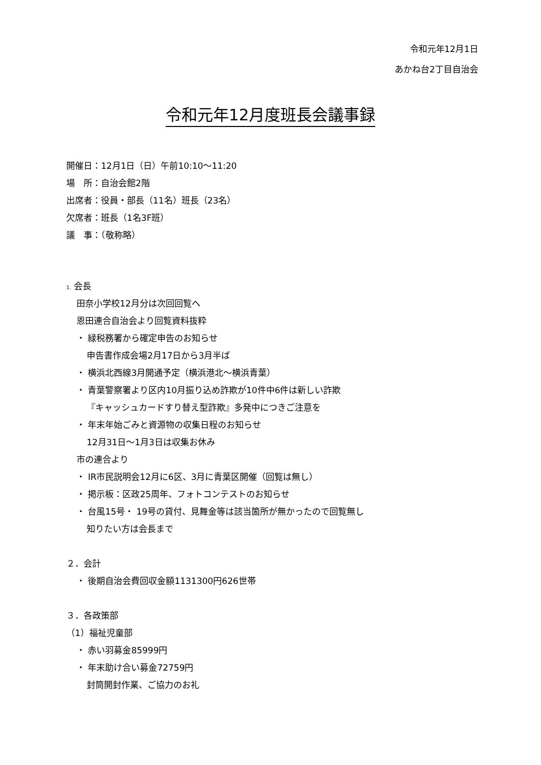令和元年12月1日
あかね台2丁目自治会
令和元年12月度班長会議事録
開催日：12月1日（日）午前10:10〜11:20
場　所：自治会館2階
出席者：役員・部長（11名）班長（23名）
欠席者：班長（1名3F班）
議　事：（敬称略）
1. 会長
田奈小学校12月分は次回回覧へ
恩田連合自治会より回覧資料抜粋
・ 緑税務署から確定申告のお知らせ
申告書作成会場2月17日から3月半ば
・ 横浜北西線3月開通予定（横浜港北〜横浜青葉）
・ 青葉警察署より区内10月振り込め詐欺が10件中6件は新しい詐欺
『キャッシュカードすり替え型詐欺』多発中につきご注意を
・ 年末年始ごみと資源物の収集日程のお知らせ
12月31日〜1月3日は収集お休み
市の連合より
・ IR市民説明会12月に6区、3月に青葉区開催（回覧は無し）
・ 掲示板：区政25周年、フォトコンテストのお知らせ
・ 台風15号・ 19号の貸付、見舞金等は該当箇所が無かったので回覧無し
知りたい方は会長まで
２．会計
・ 後期自治会費回収金額1131300円626世帯
３．各政策部
（1）福祉児童部
・ 赤い羽募金85999円
・ 年末助け合い募金72759円
封筒開封作業、ご協力のお礼